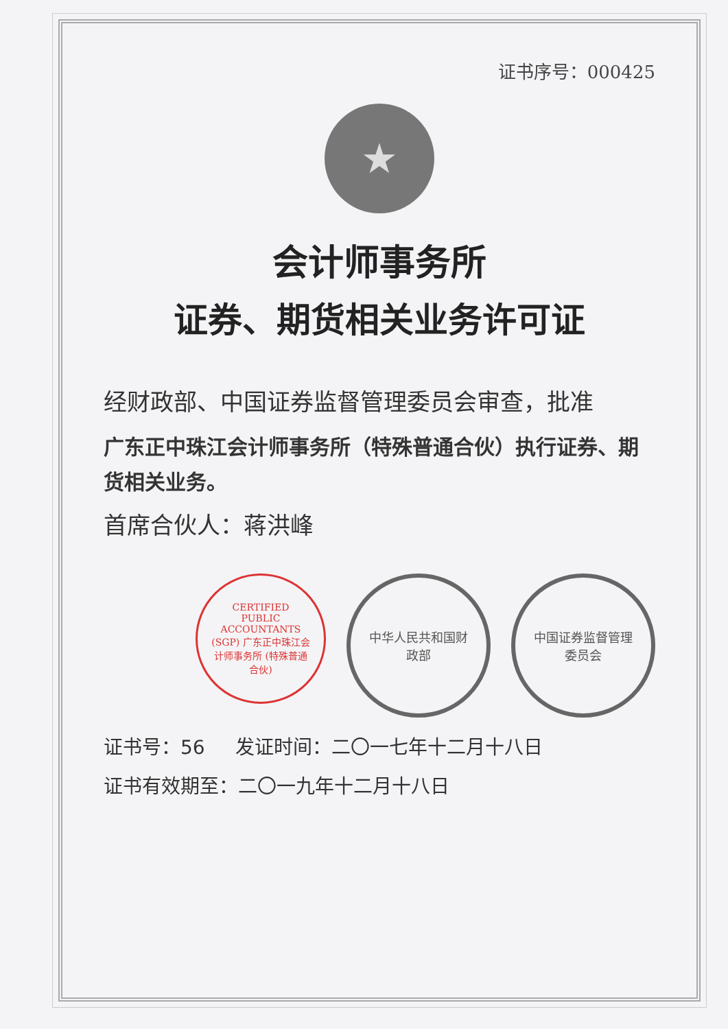证书序号：000425
★
会计师事务所
证券、期货相关业务许可证
经财政部、中国证券监督管理委员会审查，批准
广东正中珠江会计师事务所（特殊普通合伙）执行证券、期货相关业务。
首席合伙人：蒋洪峰
CERTIFIED PUBLIC ACCOUNTANTS (SGP) 广东正中珠江会计师事务所 (特殊普通合伙)
中华人民共和国财政部 中国证券监督管理委员会
证书号：56 发证时间：二〇一七年十二月十八日
证书有效期至：二〇一九年十二月十八日